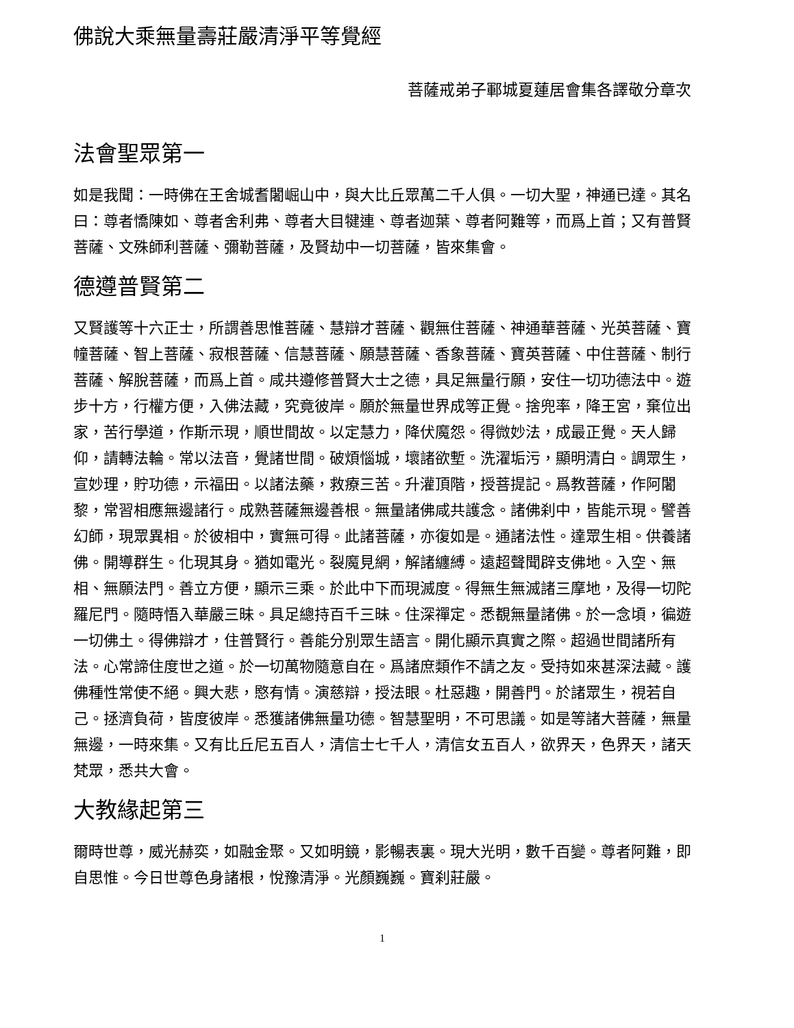佛說大乘無量壽莊嚴清淨平等覺經
菩薩戒弟子鄆城夏蓮居會集各譯敬分章次
法會聖眾第一
如是我聞：一時佛在王舍城耆闍崛山中，與大比丘眾萬二千人俱。一切大聖，神通已達。其名曰：尊者憍陳如、尊者舍利弗、尊者大目犍連、尊者迦葉、尊者阿難等，而爲上首；又有普賢菩薩、文殊師利菩薩、彌勒菩薩，及賢劫中一切菩薩，皆來集會。
德遵普賢第二
又賢護等十六正士，所謂善思惟菩薩、慧辯才菩薩、觀無住菩薩、神通華菩薩、光英菩薩、寶幢菩薩、智上菩薩、寂根菩薩、信慧菩薩、願慧菩薩、香象菩薩、寶英菩薩、中住菩薩、制行菩薩、解脫菩薩，而爲上首。咸共遵修普賢大士之德，具足無量行願，安住一切功德法中。遊步十方，行權方便，入佛法藏，究竟彼岸。願於無量世界成等正覺。捨兜率，降王宮，棄位出家，苦行學道，作斯示現，順世間故。以定慧力，降伏魔怨。得微妙法，成最正覺。天人歸仰，請轉法輪。常以法音，覺諸世間。破煩惱城，壞諸欲塹。洗濯垢污，顯明清白。調眾生，宣妙理，貯功德，示福田。以諸法藥，救療三苦。升灌頂階，授菩提記。爲教菩薩，作阿闍黎，常習相應無邊諸行。成熟菩薩無邊善根。無量諸佛咸共護念。諸佛刹中，皆能示現。譬善幻師，現眾異相。於彼相中，實無可得。此諸菩薩，亦復如是。通諸法性。達眾生相。供養諸佛。開導群生。化現其身。猶如電光。裂魔見網，解諸纏縛。遠超聲聞辟支佛地。入空、無相、無願法門。善立方便，顯示三乘。於此中下而現滅度。得無生無滅諸三摩地，及得一切陀羅尼門。隨時悟入華嚴三昧。具足總持百千三昧。住深禪定。悉覩無量諸佛。於一念頃，徧遊一切佛土。得佛辯才，住普賢行。善能分別眾生語言。開化顯示真實之際。超過世間諸所有法。心常諦住度世之道。於一切萬物隨意自在。爲諸庶類作不請之友。受持如來甚深法藏。護佛種性常使不絕。興大悲，愍有情。演慈辯，授法眼。杜惡趣，開善門。於諸眾生，視若自己。拯濟負荷，皆度彼岸。悉獲諸佛無量功德。智慧聖明，不可思議。如是等諸大菩薩，無量無邊，一時來集。又有比丘尼五百人，清信士七千人，清信女五百人，欲界天，色界天，諸天梵眾，悉共大會。
大教緣起第三
爾時世尊，威光赫奕，如融金聚。又如明鏡，影暢表裏。現大光明，數千百變。尊者阿難，即自思惟。今日世尊色身諸根，悅豫清淨。光顏巍巍。寶刹莊嚴。
1